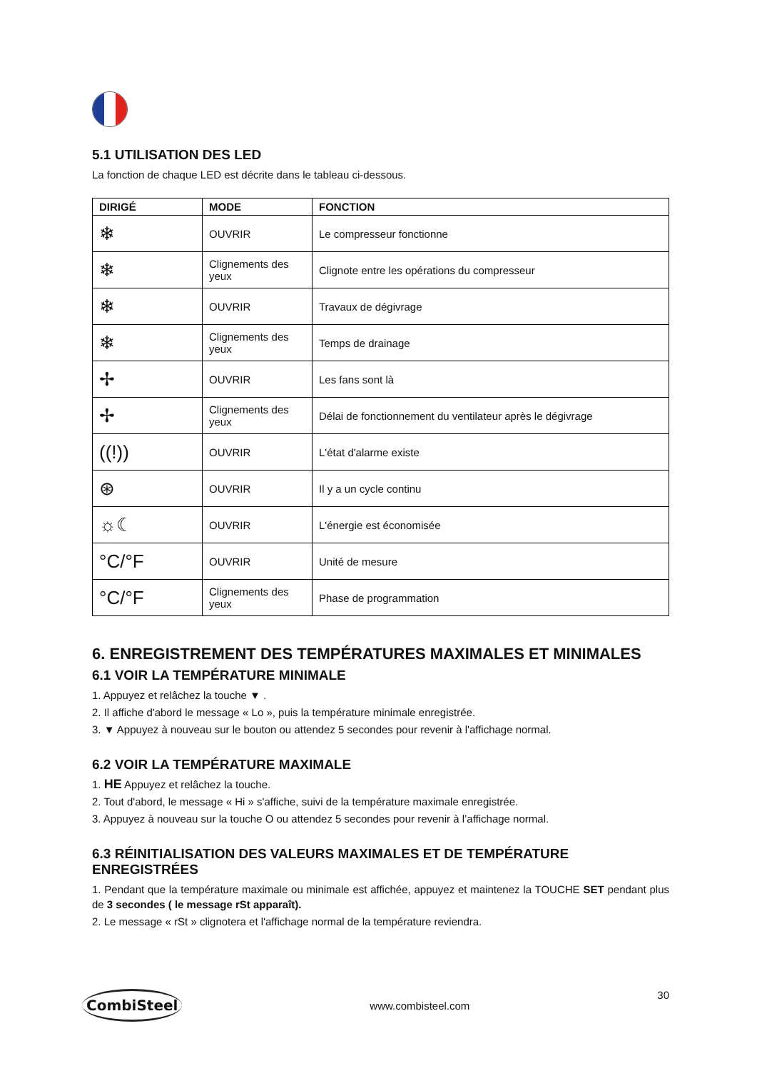5.1 UTILISATION DES LED
La fonction de chaque LED est décrite dans le tableau ci-dessous.
| DIRIGÉ | MODE | FONCTION |
| --- | --- | --- |
| ❄ | OUVRIR | Le compresseur fonctionne |
| ❄ | Clignements des yeux | Clignote entre les opérations du compresseur |
| ❄ | OUVRIR | Travaux de dégivrage |
| ❄ | Clignements des yeux | Temps de drainage |
| ✢ | OUVRIR | Les fans sont là |
| ✢ | Clignements des yeux | Délai de fonctionnement du ventilateur après le dégivrage |
| ((!)) | OUVRIR | L'état d'alarme existe |
| ⊛ | OUVRIR | Il y a un cycle continu |
| ☼☾ | OUVRIR | L'énergie est économisée |
| °C/°F | OUVRIR | Unité de mesure |
| °C/°F | Clignements des yeux | Phase de programmation |
6. ENREGISTREMENT DES TEMPÉRATURES MAXIMALES ET MINIMALES
6.1 VOIR LA TEMPÉRATURE MINIMALE
1. Appuyez et relâchez la touche ▼ .
2. Il affiche d'abord le message « Lo », puis la température minimale enregistrée.
3. ▼ Appuyez à nouveau sur le bouton ou attendez 5 secondes pour revenir à l'affichage normal.
6.2 VOIR LA TEMPÉRATURE MAXIMALE
1. HE Appuyez et relâchez la touche.
2. Tout d'abord, le message « Hi » s'affiche, suivi de la température maximale enregistrée.
3. Appuyez à nouveau sur la touche O ou attendez 5 secondes pour revenir à l’affichage normal.
6.3 RÉINITIALISATION DES VALEURS MAXIMALES ET DE TEMPÉRATURE ENREGISTRÉES
1. Pendant que la température maximale ou minimale est affichée, appuyez et maintenez la TOUCHE SET pendant plus de 3 secondes ( le message rSt apparaît).
2. Le message « rSt » clignotera et l'affichage normal de la température reviendra.
CombiSteel www.combisteel.com 30